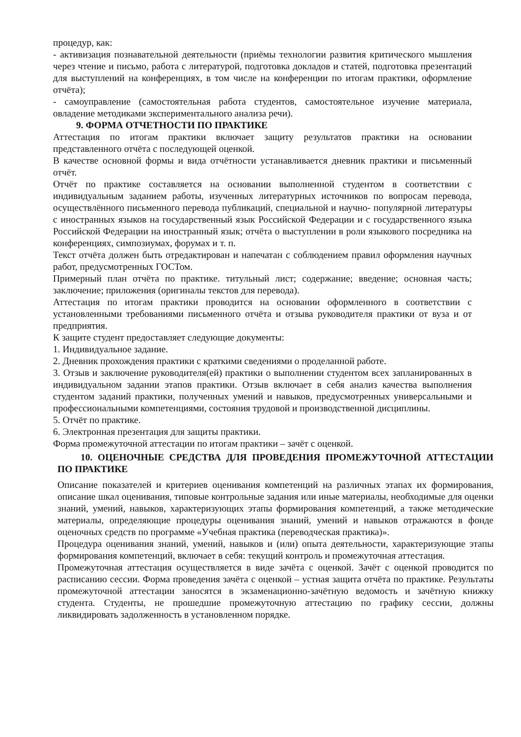процедур, как:
- активизация познавательной деятельности (приёмы технологии развития критического мышления через чтение и письмо, работа с литературой, подготовка докладов и статей, подготовка презентаций для выступлений на конференциях, в том числе на конференции по итогам практики, оформление отчёта);
- самоуправление (самостоятельная работа студентов, самостоятельное изучение материала, овладение методиками экспериментального анализа речи).
9. ФОРМА ОТЧЕТНОСТИ ПО ПРАКТИКЕ
Аттестация по итогам практики включает защиту результатов практики на основании представленного отчёта с последующей оценкой.
В качестве основной формы и вида отчётности устанавливается дневник практики и письменный отчёт.
Отчёт по практике составляется на основании выполненной студентом в соответствии с индивидуальным заданием работы, изученных литературных источников по вопросам перевода, осуществлённого письменного перевода публикаций, специальной и научно- популярной литературы с иностранных языков на государственный язык Российской Федерации и с государственного языка Российской Федерации на иностранный язык; отчёта о выступлении в роли языкового посредника на конференциях, симпозиумах, форумах и т. п.
Текст отчёта должен быть отредактирован и напечатан с соблюдением правил оформления научных работ, предусмотренных ГОСТом.
Примерный план отчёта по практике. титульный лист; содержание; введение; основная часть; заключение; приложения (оригиналы текстов для перевода).
Аттестация по итогам практики проводится на основании оформленного в соответствии с установленными требованиями письменного отчёта и отзыва руководителя практики от вуза и от предприятия.
К защите студент предоставляет следующие документы:
1. Индивидуальное задание.
2. Дневник прохождения практики с краткими сведениями о проделанной работе.
3. Отзыв и заключение руководителя(ей) практики о выполнении студентом всех запланированных в индивидуальном задании этапов практики. Отзыв включает в себя анализ качества выполнения студентом заданий практики, полученных умений и навыков, предусмотренных универсальными и профессиональными компетенциями, состояния трудовой и производственной дисциплины.
5. Отчёт по практике.
6. Электронная презентация для защиты практики.
Форма промежуточной аттестации по итогам практики – зачёт с оценкой.
10. ОЦЕНОЧНЫЕ СРЕДСТВА ДЛЯ ПРОВЕДЕНИЯ ПРОМЕЖУТОЧНОЙ АТТЕСТАЦИИ ПО ПРАКТИКЕ
Описание показателей и критериев оценивания компетенций на различных этапах их формирования, описание шкал оценивания, типовые контрольные задания или иные материалы, необходимые для оценки знаний, умений, навыков, характеризующих этапы формирования компетенций, а также методические материалы, определяющие процедуры оценивания знаний, умений и навыков отражаются в фонде оценочных средств по программе «Учебная практика (переводческая практика)».
Процедура оценивания знаний, умений, навыков и (или) опыта деятельности, характеризующие этапы формирования компетенций, включает в себя: текущий контроль и промежуточная аттестация.
Промежуточная аттестация осуществляется в виде зачёта с оценкой. Зачёт с оценкой проводится по расписанию сессии. Форма проведения зачёта с оценкой – устная защита отчёта по практике. Результаты промежуточной аттестации заносятся в экзаменационно-зачётную ведомость и зачётную книжку студента. Студенты, не прошедшие промежуточную аттестацию по графику сессии, должны ликвидировать задолженность в установленном порядке.